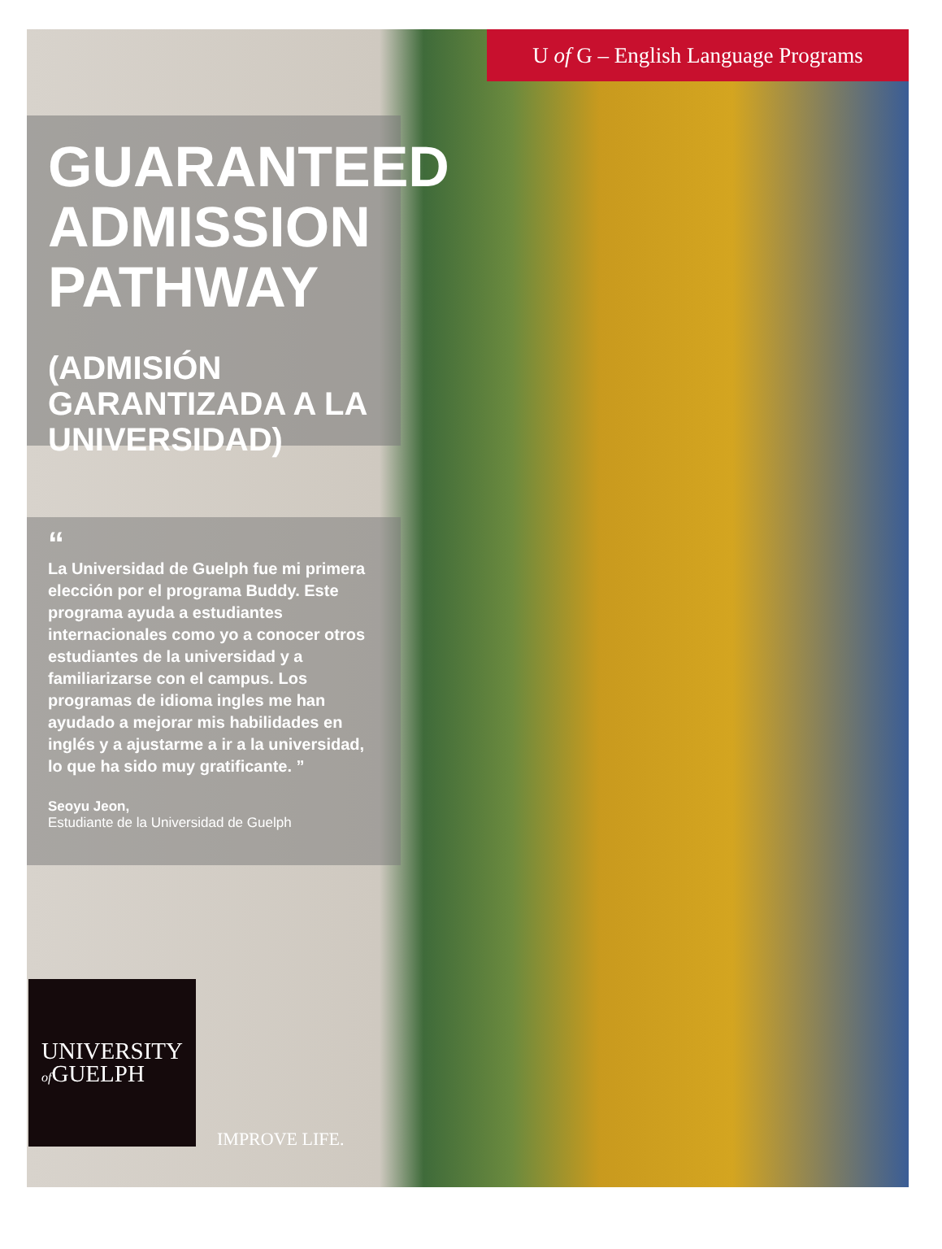U of G – English Language Programs
GUARANTEED ADMISSION PATHWAY
(ADMISIÓN GARANTIZADA A LA UNIVERSIDAD)
“
La Universidad de Guelph fue mi primera elección por el programa Buddy. Este programa ayuda a estudiantes internacionales como yo a conocer otros estudiantes de la universidad y a familiarizarse con el campus. Los programas de idioma ingles me han ayudado a mejorar mis habilidades en inglés y a ajustarme a ir a la universidad, lo que ha sido muy gratificante. ”
Seoyu Jeon,
Estudiante de la Universidad de Guelph
UNIVERSITY
of GUELPH
IMPROVE LIFE.